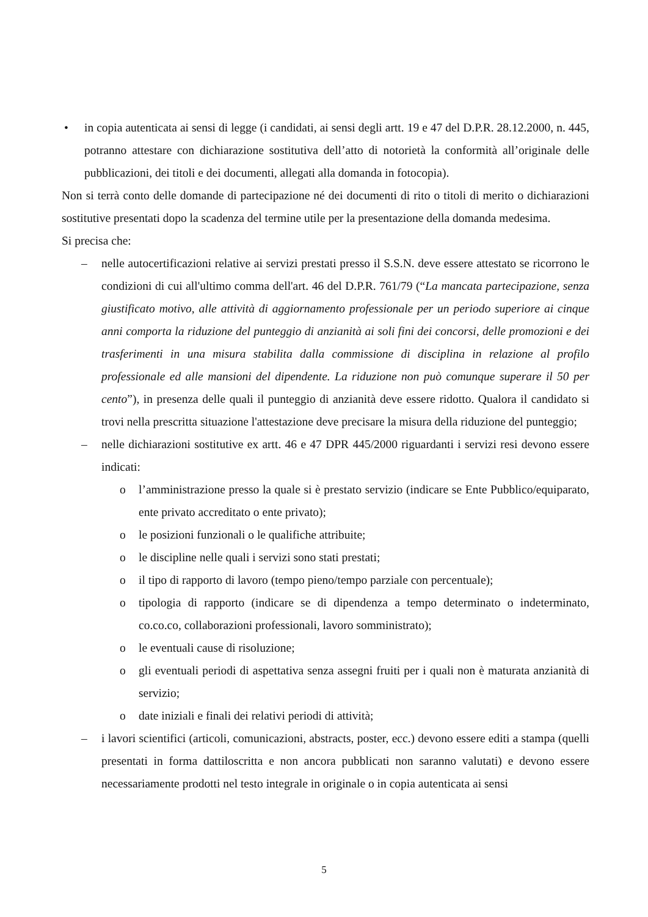• in copia autenticata ai sensi di legge (i candidati, ai sensi degli artt. 19 e 47 del D.P.R. 28.12.2000, n. 445, potranno attestare con dichiarazione sostitutiva dell’atto di notorietà la conformità all’originale delle pubblicazioni, dei titoli e dei documenti, allegati alla domanda in fotocopia).
Non si terrà conto delle domande di partecipazione né dei documenti di rito o titoli di merito o dichiarazioni sostitutive presentati dopo la scadenza del termine utile per la presentazione della domanda medesima.
Si precisa che:
– nelle autocertificazioni relative ai servizi prestati presso il S.S.N. deve essere attestato se ricorrono le condizioni di cui all'ultimo comma dell'art. 46 del D.P.R. 761/79 (“La mancata partecipazione, senza giustificato motivo, alle attività di aggiornamento professionale per un periodo superiore ai cinque anni comporta la riduzione del punteggio di anzianità ai soli fini dei concorsi, delle promozioni e dei trasferimenti in una misura stabilita dalla commissione di disciplina in relazione al profilo professionale ed alle mansioni del dipendente. La riduzione non può comunque superare il 50 per cento”), in presenza delle quali il punteggio di anzianità deve essere ridotto. Qualora il candidato si trovi nella prescritta situazione l'attestazione deve precisare la misura della riduzione del punteggio;
– nelle dichiarazioni sostitutive ex artt. 46 e 47 DPR 445/2000 riguardanti i servizi resi devono essere indicati:
o l’amministrazione presso la quale si è prestato servizio (indicare se Ente Pubblico/equiparato, ente privato accreditato o ente privato);
o le posizioni funzionali o le qualifiche attribuite;
o le discipline nelle quali i servizi sono stati prestati;
o il tipo di rapporto di lavoro (tempo pieno/tempo parziale con percentuale);
o tipologia di rapporto (indicare se di dipendenza a tempo determinato o indeterminato, co.co.co, collaborazioni professionali, lavoro somministrato);
o le eventuali cause di risoluzione;
o gli eventuali periodi di aspettativa senza assegni fruiti per i quali non è maturata anzianità di servizio;
o date iniziali e finali dei relativi periodi di attività;
– i lavori scientifici (articoli, comunicazioni, abstracts, poster, ecc.) devono essere editi a stampa (quelli presentati in forma dattiloscritta e non ancora pubblicati non saranno valutati) e devono essere necessariamente prodotti nel testo integrale in originale o in copia autenticata ai sensi
5